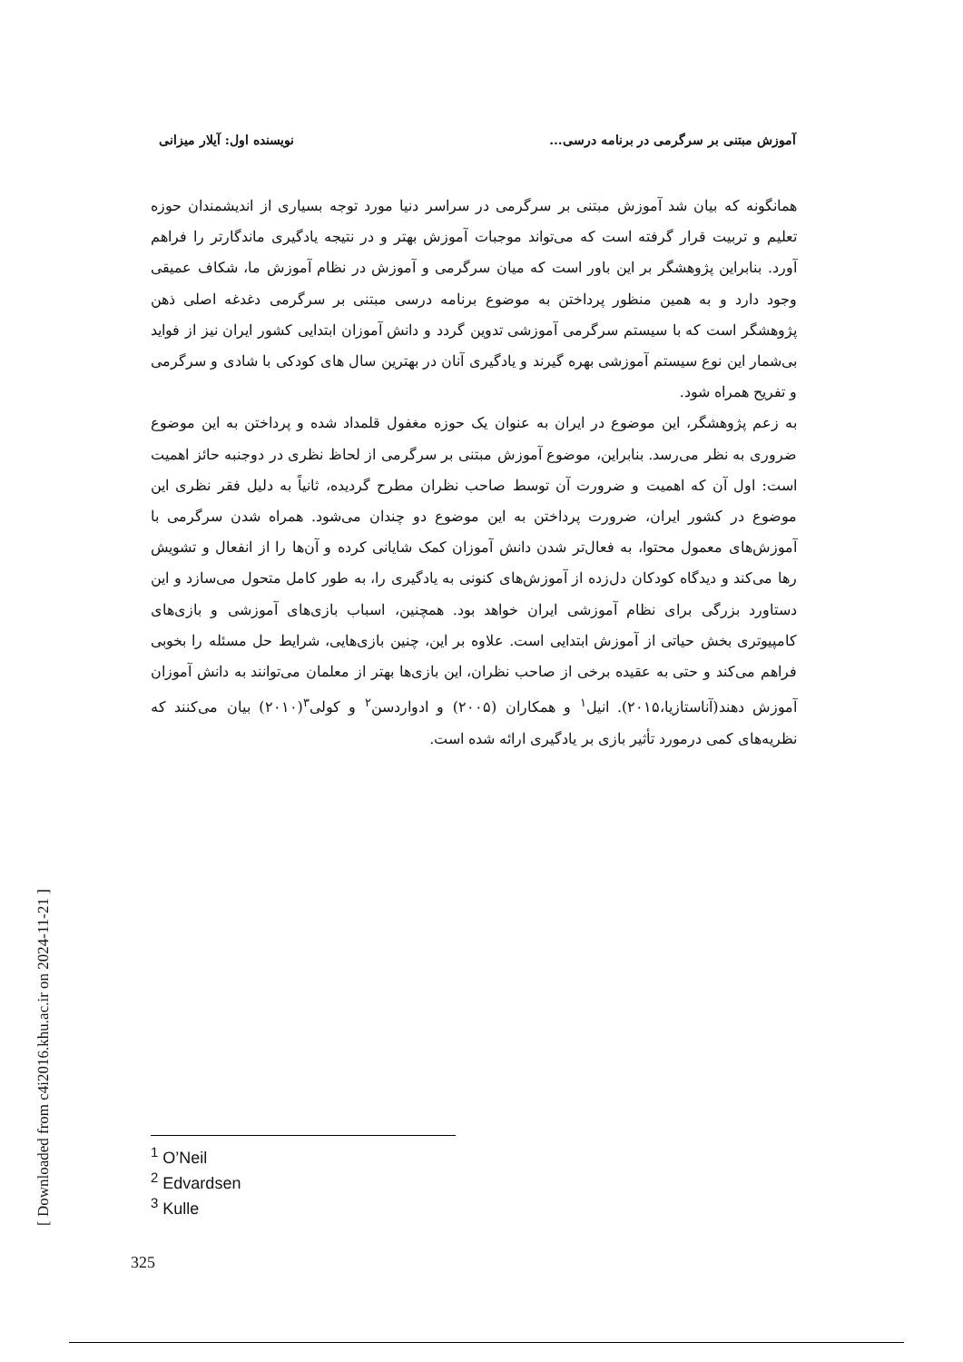آموزش مبتنی بر سرگرمی در برنامه درسی... نویسنده اول: آیلار میزانی
همانگونه که بیان شد آموزش مبتنی بر سرگرمی در سراسر دنیا مورد توجه بسیاری از اندیشمندان حوزه تعلیم و تربیت قرار گرفته است که می‌تواند موجبات آموزش بهتر و در نتیجه یادگیری ماندگارتر را فراهم آورد. بنابراین پژوهشگر بر این باور است که میان سرگرمی و آموزش در نظام آموزش ما، شکاف عمیقی وجود دارد و به همین منظور پرداختن به موضوع برنامه درسی مبتنی بر سرگرمی دغدغه اصلی ذهن پژوهشگر است که با سیستم سرگرمی آموزشی تدوین گردد و دانش آموزان ابتدایی کشور ایران نیز از فواید بی‌شمار این نوع سیستم آموزشی بهره گیرند و یادگیری آنان در بهترین سال های کودکی با شادی و سرگرمی و تفریح همراه شود.
به زعم پژوهشگر، این موضوع در ایران به عنوان یک حوزه مغفول قلمداد شده و پرداختن به این موضوع ضروری به نظر می‌رسد. بنابراین، موضوع آموزش مبتنی بر سرگرمی از لحاظ نظری در دوجنبه حائز اهمیت است: اول آن که اهمیت و ضرورت آن توسط صاحب نظران مطرح گردیده، ثانیاً به دلیل فقر نظری این موضوع در کشور ایران، ضرورت پرداختن به این موضوع دو چندان می‌شود. همراه شدن سرگرمی با آموزش‌های معمول محتوا، به فعال‌تر شدن دانش آموزان کمک شایانی کرده و آن‌ها را از انفعال و تشویش رها می‌کند و دیدگاه کودکان دل‌زده از آموزش‌های کنونی به یادگیری را، به طور کامل متحول می‌سازد و این دستاورد بزرگی برای نظام آموزشی ایران خواهد بود. همچنین، اسباب بازی‌های آموزشی و بازی‌های کامپیوتری بخش حیاتی از آموزش ابتدایی است. علاوه بر این، چنین بازی‌هایی، شرایط حل مسئله را بخوبی فراهم می‌کند و حتی به عقیده برخی از صاحب نظران، این بازی‌ها بهتر از معلمان می‌توانند به دانش آموزان آموزش دهند(آناستازیا،۲۰۱۵). انیل<sup>۱</sup> و همکاران (۲۰۰۵) و ادواردسن<sup>۲</sup> و کولی<sup>۳</sup>(۲۰۱۰) بیان می‌کنند که نظریه‌های کمی درمورد تأثیر بازی بر یادگیری ارائه شده است.
<sup>1</sup> O’Neil
<sup>2</sup> Edvardsen
<sup>3</sup> Kulle
325
[ Downloaded from c4i2016.khu.ac.ir on 2024-11-21 ]